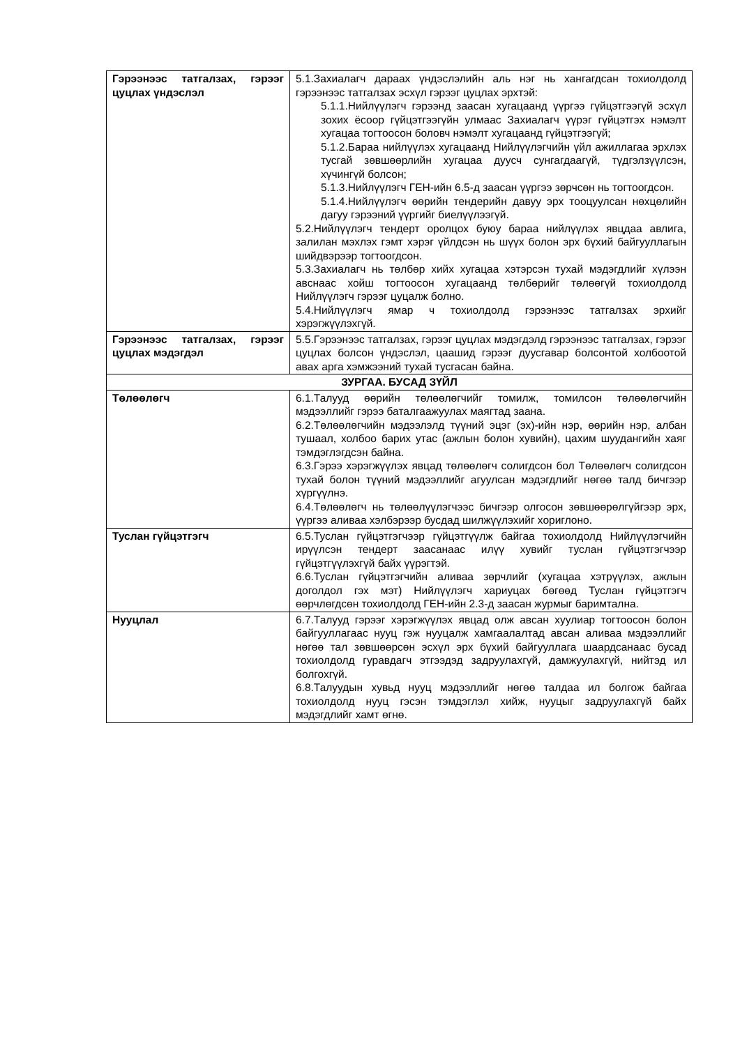| Гэрээнээс татгалзах, гэрээг цуцлах үндэслэл | 5.1.Захиалагч дараах үндэслэлийн аль нэг нь хангагдсан тохиолдолд гэрээнээс татгалзах эсхүл гэрээг цуцлах эрхтэй: 5.1.1.Нийлүүлэгч гэрээнд заасан хугацаанд үүргээ гүйцэтгээгүй эсхүл зохих ёсоор гүйцэтгээгүйн улмаас Захиалагч үүрэг гүйцэтгэх нэмэлт хугацаа тогтоосон боловч нэмэлт хугацаанд гүйцэтгээгүй; 5.1.2.Бараа нийлүүлэх хугацаанд Нийлүүлэгчийн үйл ажиллагаа эрхлэх тусгай зөвшөөрлийн хугацаа дуусч сунгагдаагүй, түдгэлзүүлсэн, хүчингүй болсон; 5.1.3.Нийлүүлэгч ГЕН-ийн 6.5-д заасан үүргээ зөрчсөн нь тогтоогдсон. 5.1.4.Нийлүүлэгч өөрийн тендерийн давуу эрх тооцуулсан нөхцөлийн дагуу гэрээний үүргийг биелүүлээгүй. 5.2.Нийлүүлэгч тендерт оролцох буюу бараа нийлүүлэх явцдаа авлига, залилан мэхлэх гэмт хэрэг үйлдсэн нь шүүх болон эрх бүхий байгууллагын шийдвэрээр тогтоогдсон. 5.3.Захиалагч нь төлбөр хийх хугацаа хэтэрсэн тухай мэдэгдлийг хүлээн авснаас хойш тогтоосон хугацаанд төлбөрийг төлөөгүй тохиолдолд Нийлүүлэгч гэрээг цуцалж болно. 5.4.Нийлүүлэгч ямар ч тохиолдолд гэрээнээс татгалзах эрхийг хэрэгжүүлэхгүй. |
| Гэрээнээс татгалзах, гэрээг цуцлах мэдэгдэл | 5.5.Гэрээнээс татгалзах, гэрээг цуцлах мэдэгдэлд гэрээнээс татгалзах, гэрээг цуцлах болсон үндэслэл, цаашид гэрээг дуусгавар болсонтой холбоотой авах арга хэмжээний тухай тусгасан байна. |
| ЗУРГАА. БУСАД ЗҮЙЛ | |
| Төлөөлөгч | 6.1.Талууд өөрийн төлөөлөгчийг томилж, томилсон төлөөлөгчийн мэдээллийг гэрээ баталгаажуулах маягтад заана. 6.2.Төлөөлөгчийн мэдээлэлд түүний эцэг (эх)-ийн нэр, өөрийн нэр, албан тушаал, холбоо барих утас (ажлын болон хувийн), цахим шуудангийн хаяг тэмдэглэгдсэн байна. 6.3.Гэрээ хэрэгжүүлэх явцад төлөөлөгч солигдсон бол Төлөөлөгч солигдсон тухай болон түүний мэдээллийг агуулсан мэдэгдлийг нөгөө талд бичгээр хүргүүлнэ. 6.4.Төлөөлөгч нь төлөөлүүлэгчээс бичгээр олгосон зөвшөөрөлгүйгээр эрх, үүргээ аливаа хэлбэрээр бусдад шилжүүлэхийг хориглоно. |
| Туслан гүйцэтгэгч | 6.5.Туслан гүйцэтгэгчээр гүйцэтгүүлж байгаа тохиолдолд Нийлүүлэгчийн ирүүлсэн тендерт заасанаас илүү хувийг туслан гүйцэтгэгчээр гүйцэтгүүлэхгүй байх үүрэгтэй. 6.6.Туслан гүйцэтгэгчийн аливаа зөрчлийг (хугацаа хэтрүүлэх, ажлын доголдол гэх мэт) Нийлүүлэгч хариуцах бөгөөд Туслан гүйцэтгэгч өөрчлөгдсөн тохиолдолд ГЕН-ийн 2.3-д заасан журмыг баримтална. |
| Нууцлал | 6.7.Талууд гэрээг хэрэгжүүлэх явцад олж авсан хуулиар тогтоосон болон байгууллагаас нууц гэж нууцалж хамгаалалтад авсан аливаа мэдээллийг нөгөө тал зөвшөөрсөн эсхүл эрх бүхий байгууллага шаардсанаас бусад тохиолдолд гуравдагч этгээдэд задруулахгүй, дамжуулахгүй, нийтэд ил болгохгүй. 6.8.Талуудын хувьд нууц мэдээллийг нөгөө талдаа ил болгож байгаа тохиолдолд нууц гэсэн тэмдэглэл хийж, нууцыг задруулахгүй байх мэдэгдлийг хамт өгнө. |